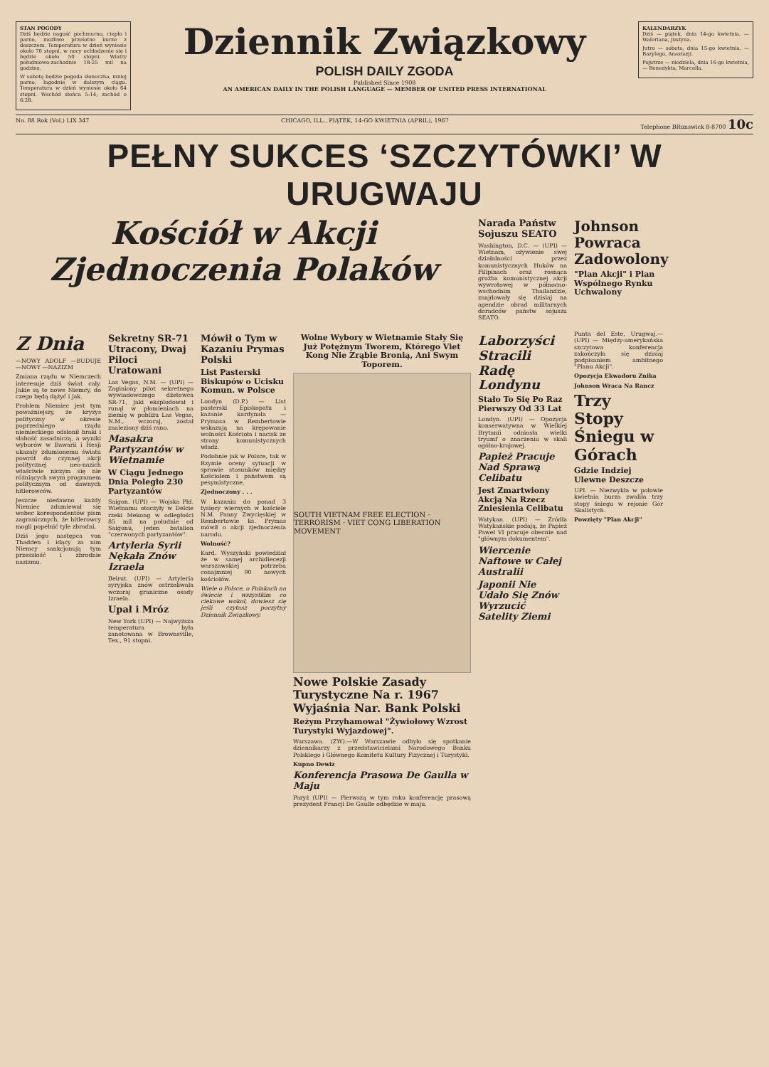STAN POGODY
Dziś będzie nagość pochmurno, ciepło i parno, możliwe przelotne burze z deszczem. Temperatura w dzień wyniesie około 70 stopni, w nocy ochłodzenie się i będzie około 50 stopni. Wiatry południowo-zachodnie 18-25 mil na godzinę.
W sobotę będzie pogoda słoneczna, mniej parno, łagodnie w dalszym ciągu. Temperatura w dzień wyniesie około 64 stopni. Wschód słońca 5:14; zachód o 6:28.
Dziennik Związkowy
POLISH DAILY ZGODA
Published Since 1908
AN AMERICAN DAILY IN THE POLISH LANGUAGE — MEMBER OF UNITED PRESS INTERNATIONAL
KALENDARZYK
Dziś — piątek, dnia 14-go kwietnia, — Waleriana, Justyna.
Jutro — sobota, dnia 15-go kwietnia, — Bazylego, Anastazji.
Pojutrze — niedziela, dnia 16-go kwietnia, — Benedykta, Marcella.
No. 88 Rok (Vol.) LIX 347 CHICAGO, ILL., PIĄTEK, 14-GO KWIETNIA (APRIL), 1967 Telephone BRunswick 8-8700 10c
PEŁNY SUKCES ‘SZCZYTÓWKI’ W URUGWAJU
Kościół w Akcji Zjednoczenia Polaków
Narada Państw Sojuszu SEATO
Washington, D.C. — (UPI) — Wietnam, ożywienie swej działalności przez komunistycznych Huków na Filipinach oraz rosnąca groźba komunistycznej akcji wywrotowej w północno-wschodnim Thailandzie, znajdowały się dzisiaj na agendzie obrad militarnych doradców państw sojuszu SEATO.
Johnson Powraca Zadowolony
"Plan Akcji" i Plan Wspólnego Rynku Uchwalony
Z Dnia
—NOWY ADOLF —BUDUJE —NOWY —NAZIZM
Zmiana rządu w Niemczech interesuje dziś świat cały. Jakie są te nowe Niemcy, do czego będą dążyć i jak.
Problem Niemiec jest tym poważniejszy, że kryzys polityczny w okresie poprzedniego rządu niemieckiego odsłonił braki i słabość zasadniczą, a wyniki wyborów w Bawarii i Hesji ukazały zdumionemu światu powrót do czynnej akcji politycznej neo-nazich właściwie niczym się nie różniących swym programem politycznym od dawnych hitlerowców.
Jeszcze niedawno każdy Niemiec zdumiewał się wobec korespondentów pism zagranicznych, że hitlerowcy mogli popełnić tyle zbrodni.
Dziś jego następca von Thadden i idący za nim Niemcy sankcjonują tym przeszłość i zbrodnie nazizmu.
Sekretny SR-71 Utracony, Dwaj Piloci Uratowani
Las Vegas, N.M. — (UPI) — Zaginiony pilot sekretnego wywiadowczego dżetowca SR-71, jaki eksplodował i runął w płomieniach na ziemię w pobliżu Las Vegas, N.M., wczoraj, został znaleziony dziś rano.
Masakra Partyzantów w Wietnamie
W Ciągu Jednego Dnia Poległo 230 Partyzantów
Saigon. (UPI) — Wojska Płd. Wietnamu otoczyły w Delcie rzeki Mekong w odległości 85 mil na południe od Saigonu, jeden batalion "czerwonych partyzantów".
Artyleria Syrii Nękała Znów Izraela
Beirut. (UPI) — Artyleria syryjska znów ostrzeliwała wczoraj graniczne osady Izraela.
Upał i Mróz
New York (UPI) — Najwyższa temperatura była zanotowana w Brownsville, Tex., 91 stopni.
Mówił o Tym w Kazaniu Prymas Polski
List Pasterski Biskupów o Ucisku Komun. w Polsce
Londyn (D.P.) — List pasterski Episkopatu i kazanie kardynała — Prymasa w Rembertowie wskazują na krępowanie wolności Kościoła i nacisk ze strony komunistycznych władz.
Podobnie jak w Polsce, tak w Rzymie oceny sytuacji w sprawie stosunków między Kościołem i państwem są pesymistyczne.
Zjednoczony . . .
W kazaniu do ponad 3 tysięcy wiernych w kościele N.M. Panny Zwycięskiej w Rembertowie ks. Prymas mówił o akcji zjednoczenia narodu.
Wolność?
Kard. Wyszyński powiedział że w samej archidiecezji warszawskiej potrzeba conajmniej 90 nowych kościołów.
Wiele o Polsce, o Polakach na świecie i wszystkim co ciekawe wokoł, dowiesz się jeśli czytasz poczytny Dziennik Związkowy.
Wolne Wybory w Wietnamie Stały Się Już Potężnym Tworem, Którego Viet Kong Nie Zrąbie Bronią, Ani Swym Toporem.
SOUTH VIETNAM FREE ELECTION · TERRORISM · VIET CONG LIBERATION MOVEMENT
Nowe Polskie Zasady Turystyczne Na r. 1967 Wyjaśnia Nar. Bank Polski
Reżym Przyhamował "Żywiołowy Wzrost Turystyki Wyjazdowej".
Warszawa. (ZW).—W Warszawie odbyło się spotkanie dziennikarzy z przedstawicielami Narodowego Banku Polskiego i Głównego Komitetu Kultury Fizycznej i Turystyki.
Kupno Dewiz
Konferencja Prasowa De Gaulla w Maju
Paryż (UPI) — Pierwszą w tym roku konferencję prasową prezydent Francji De Gaulle odbędzie w maju.
Laborzyści Stracili Radę Londynu
Stało To Się Po Raz Pierwszy Od 33 Lat
Londyn. (UPI) — Opozycja konserwatywna w Wielkiej Brytanii odniosła wielki tryumf o znaczeniu w skali ogólno-krajowej.
Papież Pracuje Nad Sprawą Celibatu
Jest Zmartwiony Akcją Na Rzecz Zniesienia Celibatu
Watykan. (UPI) — Źródła Watykańskie podają, że Papież Paweł VI pracuje obecnie nad "głównym dokumentem".
Wiercenie Naftowe w Całej Australii
Japonii Nie Udało Się Znów Wyrzucić Satelity Ziemi
Punta del Este, Urugwaj.—(UPI) — Między-amerykańska szczytowa konferencja zakończyła się dzisiaj podpisaniem ambitnego "Planu Akcji".
Opozycja Ekwadoru Znika
Johnson Wraca Na Rancz
Trzy Stopy Śniegu w Górach
Gdzie Indziej Ulewne Deszcze
UPI. — Niezwykła w połowie kwietnia burza zwaliła trzy stopy śniegu w rejonie Gór Skalistych.
Powzięty "Plan Akcji"